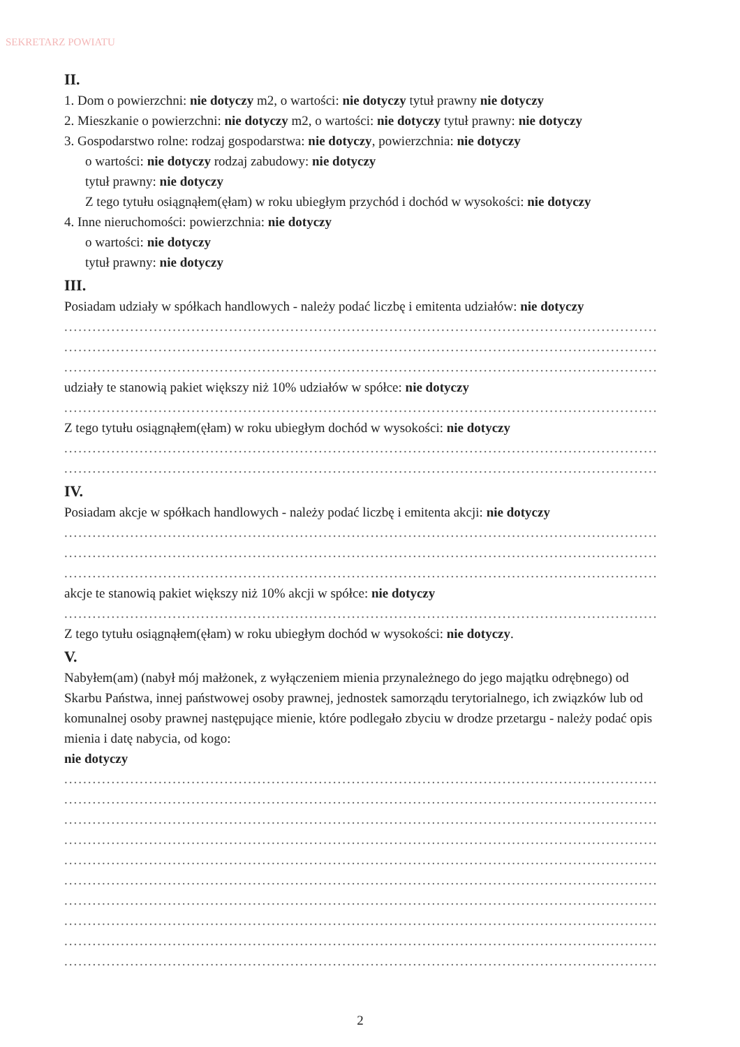SEKRETARZ POWIATU
II.
1. Dom o powierzchni: nie dotyczy m2, o wartości: nie dotyczy tytuł prawny nie dotyczy
2. Mieszkanie o powierzchni: nie dotyczy m2, o wartości: nie dotyczy tytuł prawny: nie dotyczy
3. Gospodarstwo rolne: rodzaj gospodarstwa: nie dotyczy, powierzchnia: nie dotyczy
o wartości: nie dotyczy rodzaj zabudowy: nie dotyczy
tytuł prawny: nie dotyczy
Z tego tytułu osiągnąłem(ęłam) w roku ubiegłym przychód i dochód w wysokości: nie dotyczy
4. Inne nieruchomości: powierzchnia: nie dotyczy
o wartości: nie dotyczy
tytuł prawny: nie dotyczy
III.
Posiadam udziały w spółkach handlowych - należy podać liczbę i emitenta udziałów: nie dotyczy
........................................................................................................................................
........................................................................................................................................
........................................................................................................................................
udziały te stanowią pakiet większy niż 10% udziałów w spółce: nie dotyczy
........................................................................................................................................
Z tego tytułu osiągnąłem(ęłam) w roku ubiegłym dochód w wysokości: nie dotyczy
........................................................................................................................................
........................................................................................................................................
IV.
Posiadam akcje w spółkach handlowych - należy podać liczbę i emitenta akcji: nie dotyczy
........................................................................................................................................
........................................................................................................................................
........................................................................................................................................
akcje te stanowią pakiet większy niż 10% akcji w spółce: nie dotyczy
........................................................................................................................................
Z tego tytułu osiągnąłem(ęłam) w roku ubiegłym dochód w wysokości: nie dotyczy.
V.
Nabyłem(am) (nabył mój małżonek, z wyłączeniem mienia przynależnego do jego majątku odrębnego) od Skarbu Państwa, innej państwowej osoby prawnej, jednostek samorządu terytorialnego, ich związków lub od komunalnej osoby prawnej następujące mienie, które podlegało zbyciu w drodze przetargu - należy podać opis mienia i datę nabycia, od kogo:
nie dotyczy
........................................................................................................................................
........................................................................................................................................
........................................................................................................................................
........................................................................................................................................
........................................................................................................................................
........................................................................................................................................
........................................................................................................................................
........................................................................................................................................
........................................................................................................................................
........................................................................................................................................
2